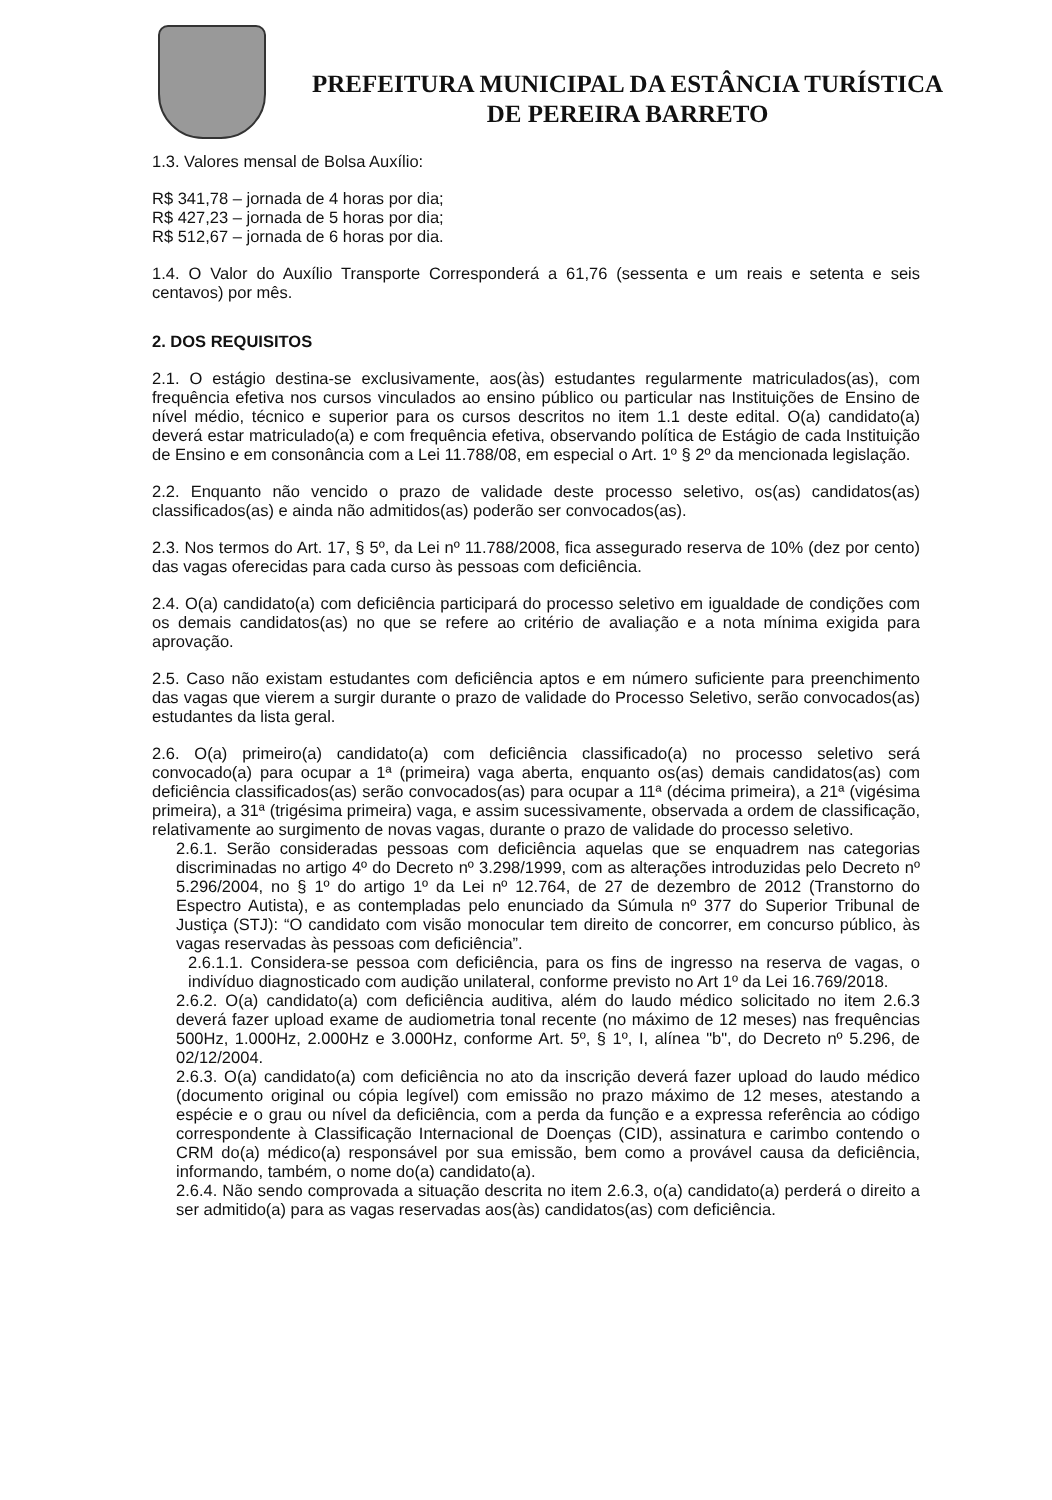PREFEITURA MUNICIPAL DA ESTÂNCIA TURÍSTICA
DE PEREIRA BARRETO
1.3. Valores mensal de Bolsa Auxílio:
R$ 341,78 – jornada de 4 horas por dia;
R$ 427,23 – jornada de 5 horas por dia;
R$ 512,67 – jornada de 6 horas por dia.
1.4. O Valor do Auxílio Transporte Corresponderá a 61,76 (sessenta e um reais e setenta e seis centavos) por mês.
2. DOS REQUISITOS
2.1. O estágio destina-se exclusivamente, aos(às) estudantes regularmente matriculados(as), com frequência efetiva nos cursos vinculados ao ensino público ou particular nas Instituições de Ensino de nível médio, técnico e superior para os cursos descritos no item 1.1 deste edital. O(a) candidato(a) deverá estar matriculado(a) e com frequência efetiva, observando política de Estágio de cada Instituição de Ensino e em consonância com a Lei 11.788/08, em especial o Art. 1º § 2º da mencionada legislação.
2.2. Enquanto não vencido o prazo de validade deste processo seletivo, os(as) candidatos(as) classificados(as) e ainda não admitidos(as) poderão ser convocados(as).
2.3. Nos termos do Art. 17, § 5º, da Lei nº 11.788/2008, fica assegurado reserva de 10% (dez por cento) das vagas oferecidas para cada curso às pessoas com deficiência.
2.4. O(a) candidato(a) com deficiência participará do processo seletivo em igualdade de condições com os demais candidatos(as) no que se refere ao critério de avaliação e a nota mínima exigida para aprovação.
2.5. Caso não existam estudantes com deficiência aptos e em número suficiente para preenchimento das vagas que vierem a surgir durante o prazo de validade do Processo Seletivo, serão convocados(as) estudantes da lista geral.
2.6. O(a) primeiro(a) candidato(a) com deficiência classificado(a) no processo seletivo será convocado(a) para ocupar a 1ª (primeira) vaga aberta, enquanto os(as) demais candidatos(as) com deficiência classificados(as) serão convocados(as) para ocupar a 11ª (décima primeira), a 21ª (vigésima primeira), a 31ª (trigésima primeira) vaga, e assim sucessivamente, observada a ordem de classificação, relativamente ao surgimento de novas vagas, durante o prazo de validade do processo seletivo.
2.6.1. Serão consideradas pessoas com deficiência aquelas que se enquadrem nas categorias discriminadas no artigo 4º do Decreto nº 3.298/1999, com as alterações introduzidas pelo Decreto nº 5.296/2004, no § 1º do artigo 1º da Lei nº 12.764, de 27 de dezembro de 2012 (Transtorno do Espectro Autista), e as contempladas pelo enunciado da Súmula nº 377 do Superior Tribunal de Justiça (STJ): “O candidato com visão monocular tem direito de concorrer, em concurso público, às vagas reservadas às pessoas com deficiência”.
2.6.1.1. Considera-se pessoa com deficiência, para os fins de ingresso na reserva de vagas, o indivíduo diagnosticado com audição unilateral, conforme previsto no Art 1º da Lei 16.769/2018.
2.6.2. O(a) candidato(a) com deficiência auditiva, além do laudo médico solicitado no item 2.6.3 deverá fazer upload exame de audiometria tonal recente (no máximo de 12 meses) nas frequências 500Hz, 1.000Hz, 2.000Hz e 3.000Hz, conforme Art. 5º, § 1º, I, alínea "b", do Decreto nº 5.296, de 02/12/2004.
2.6.3. O(a) candidato(a) com deficiência no ato da inscrição deverá fazer upload do laudo médico (documento original ou cópia legível) com emissão no prazo máximo de 12 meses, atestando a espécie e o grau ou nível da deficiência, com a perda da função e a expressa referência ao código correspondente à Classificação Internacional de Doenças (CID), assinatura e carimbo contendo o CRM do(a) médico(a) responsável por sua emissão, bem como a provável causa da deficiência, informando, também, o nome do(a) candidato(a).
2.6.4. Não sendo comprovada a situação descrita no item 2.6.3, o(a) candidato(a) perderá o direito a ser admitido(a) para as vagas reservadas aos(às) candidatos(as) com deficiência.